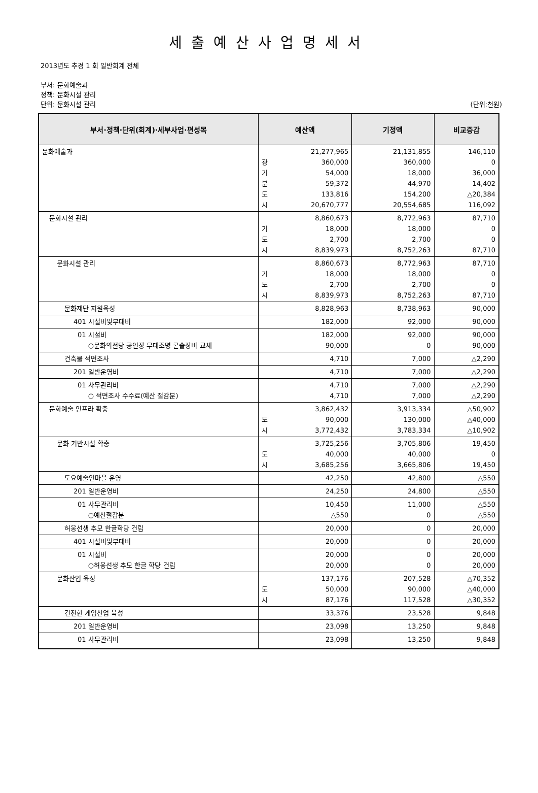세출예산사업명세서
2013년도 추경 1 회 일반회계 전체
부서: 문화예술과
정책: 문화시설 관리
단위: 문화시설 관리 (단위:천원)
| 부서·정책·단위(회계)·세부사업·편성목 | 예산액 | 기정액 | 비교증감 |
| --- | --- | --- | --- |
| 문화예술과 | 광 기 분 도 시 21,277,965 360,000 54,000 59,372 133,816 20,670,777 | 21,131,855 360,000 18,000 44,970 154,200 20,554,685 | 146,110 0 36,000 14,402 △20,384 116,092 |
| 문화시설 관리 | 기 도 시 8,860,673 18,000 2,700 8,839,973 | 8,772,963 18,000 2,700 8,752,263 | 87,710 0 0 87,710 |
| 문화시설 관리 | 기 도 시 8,860,673 18,000 2,700 8,839,973 | 8,772,963 18,000 2,700 8,752,263 | 87,710 0 0 87,710 |
| 문화재단 지원육성 | 8,828,963 | 8,738,963 | 90,000 |
| 401 시설비및부대비 | 182,000 | 92,000 | 90,000 |
| 01 시설비 ○문화의전당 공연장 무대조명 콘솔장비 교체 | 182,000 90,000 | 92,000 0 | 90,000 90,000 |
| 건축물 석면조사 | 4,710 | 7,000 | △2,290 |
| 201 일반운영비 | 4,710 | 7,000 | △2,290 |
| 01 사무관리비 ○ 석면조사 수수료(예산 절감분) | 4,710 4,710 | 7,000 7,000 | △2,290 △2,290 |
| 문화예술 인프라 확충 | 도 시 3,862,432 90,000 3,772,432 | 3,913,334 130,000 3,783,334 | △50,902 △40,000 △10,902 |
| 문화 기반시설 확충 | 도 시 3,725,256 40,000 3,685,256 | 3,705,806 40,000 3,665,806 | 19,450 0 19,450 |
| 도요예술인마을 운영 | 42,250 | 42,800 | △550 |
| 201 일반운영비 | 24,250 | 24,800 | △550 |
| 01 사무관리비 ○예산절감분 | 10,450 △550 | 11,000 0 | △550 △550 |
| 허웅선생 추모 한글학당 건립 | 20,000 | 0 | 20,000 |
| 401 시설비및부대비 | 20,000 | 0 | 20,000 |
| 01 시설비 ○허웅선생 추모 한글 학당 건립 | 20,000 20,000 | 0 0 | 20,000 20,000 |
| 문화산업 육성 | 도 시 137,176 50,000 87,176 | 207,528 90,000 117,528 | △70,352 △40,000 △30,352 |
| 건전한 게임산업 육성 | 33,376 | 23,528 | 9,848 |
| 201 일반운영비 | 23,098 | 13,250 | 9,848 |
| 01 사무관리비 | 23,098 | 13,250 | 9,848 |